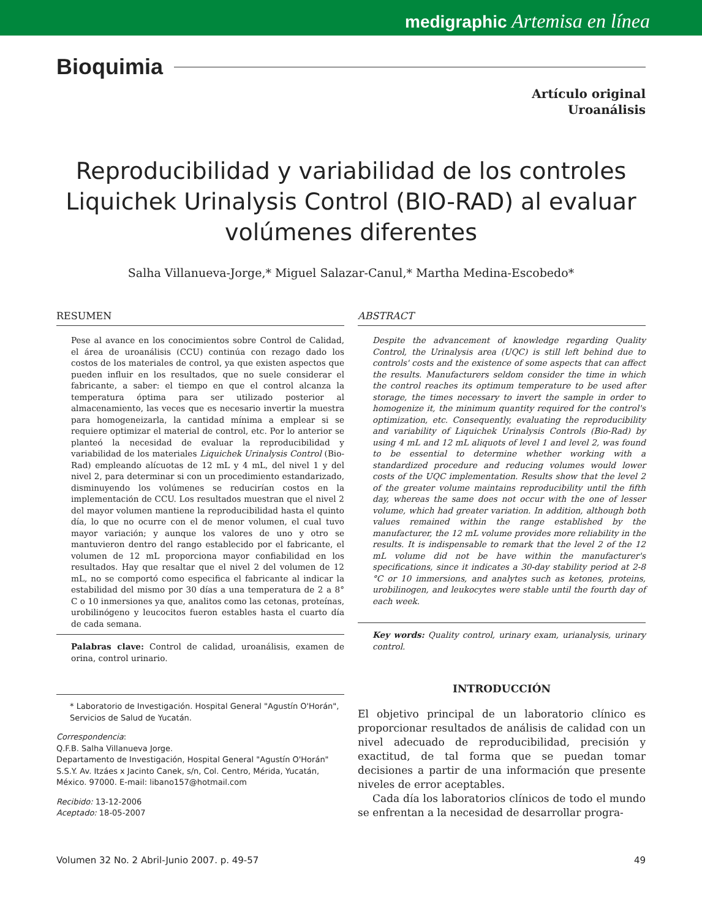medigraphic Artemisa en línea
Bioquimia
Artículo original
Uroanálisis
Reproducibilidad y variabilidad de los controles Liquichek Urinalysis Control (BIO-RAD) al evaluar volúmenes diferentes
Salha Villanueva-Jorge,* Miguel Salazar-Canul,* Martha Medina-Escobedo*
RESUMEN
Pese al avance en los conocimientos sobre Control de Calidad, el área de uroanálisis (CCU) continúa con rezago dado los costos de los materiales de control, ya que existen aspectos que pueden influir en los resultados, que no suele considerar el fabricante, a saber: el tiempo en que el control alcanza la temperatura óptima para ser utilizado posterior al almacenamiento, las veces que es necesario invertir la muestra para homogeneizarla, la cantidad mínima a emplear si se requiere optimizar el material de control, etc. Por lo anterior se planteó la necesidad de evaluar la reproducibilidad y variabilidad de los materiales Liquichek Urinalysis Control (Bio-Rad) empleando alícuotas de 12 mL y 4 mL, del nivel 1 y del nivel 2, para determinar si con un procedimiento estandarizado, disminuyendo los volúmenes se reducirían costos en la implementación de CCU. Los resultados muestran que el nivel 2 del mayor volumen mantiene la reproducibilidad hasta el quinto día, lo que no ocurre con el de menor volumen, el cual tuvo mayor variación; y aunque los valores de uno y otro se mantuvieron dentro del rango establecido por el fabricante, el volumen de 12 mL proporciona mayor confiabilidad en los resultados. Hay que resaltar que el nivel 2 del volumen de 12 mL, no se comportó como especifica el fabricante al indicar la estabilidad del mismo por 30 días a una temperatura de 2 a 8° C o 10 inmersiones ya que, analitos como las cetonas, proteínas, urobilinógeno y leucocitos fueron estables hasta el cuarto día de cada semana.
Palabras clave: Control de calidad, uroanálisis, examen de orina, control urinario.
* Laboratorio de Investigación. Hospital General "Agustín O'Horán", Servicios de Salud de Yucatán.
Correspondencia:
Q.F.B. Salha Villanueva Jorge.
Departamento de Investigación, Hospital General "Agustín O'Horán" S.S.Y. Av. Itzáes x Jacinto Canek, s/n, Col. Centro, Mérida, Yucatán, México. 97000. E-mail: libano157@hotmail.com
Recibido: 13-12-2006
Aceptado: 18-05-2007
ABSTRACT
Despite the advancement of knowledge regarding Quality Control, the Urinalysis area (UQC) is still left behind due to controls' costs and the existence of some aspects that can affect the results. Manufacturers seldom consider the time in which the control reaches its optimum temperature to be used after storage, the times necessary to invert the sample in order to homogenize it, the minimum quantity required for the control's optimization, etc. Consequently, evaluating the reproducibility and variability of Liquichek Urinalysis Controls (Bio-Rad) by using 4 mL and 12 mL aliquots of level 1 and level 2, was found to be essential to determine whether working with a standardized procedure and reducing volumes would lower costs of the UQC implementation. Results show that the level 2 of the greater volume maintains reproducibility until the fifth day, whereas the same does not occur with the one of lesser volume, which had greater variation. In addition, although both values remained within the range established by the manufacturer, the 12 mL volume provides more reliability in the results. It is indispensable to remark that the level 2 of the 12 mL volume did not be have within the manufacturer's specifications, since it indicates a 30-day stability period at 2-8 °C or 10 immersions, and analytes such as ketones, proteins, urobilinogen, and leukocytes were stable until the fourth day of each week.
Key words: Quality control, urinary exam, urianalysis, urinary control.
INTRODUCCIÓN
El objetivo principal de un laboratorio clínico es proporcionar resultados de análisis de calidad con un nivel adecuado de reproducibilidad, precisión y exactitud, de tal forma que se puedan tomar decisiones a partir de una información que presente niveles de error aceptables.
Cada día los laboratorios clínicos de todo el mundo se enfrentan a la necesidad de desarrollar progra-
Volumen 32 No. 2 Abril-Junio 2007. p. 49-57 49